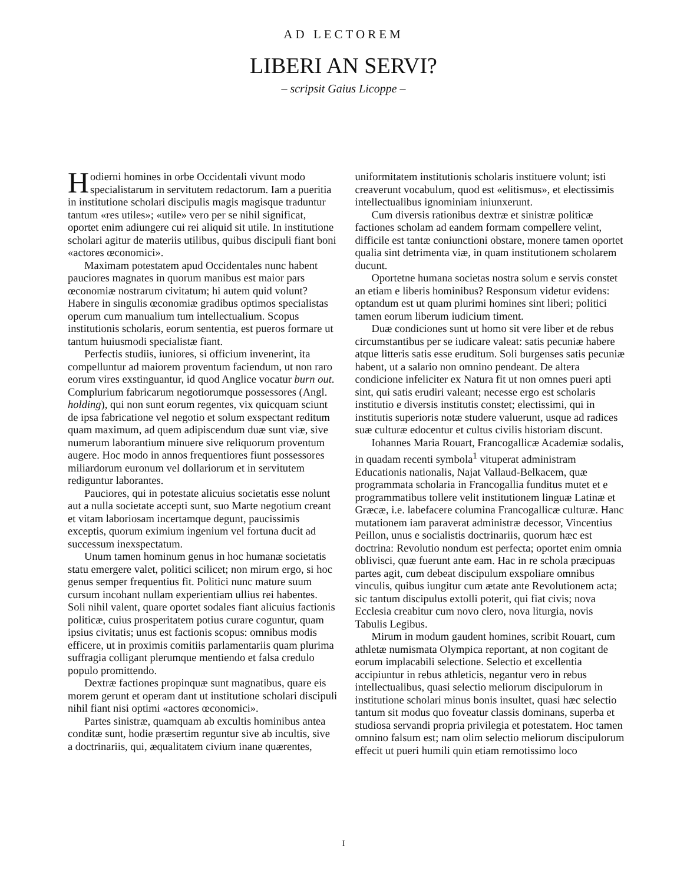AD LECTOREM
LIBERI AN SERVI?
– scripsit Gaius Licoppe –
Hodierni homines in orbe Occidentali vivunt modo specialistarum in servitutem redactorum. Iam a pueritia in institutione scholari discipulis magis magisque traduntur tantum «res utiles»; «utile» vero per se nihil significat, oportet enim adiungere cui rei aliquid sit utile. In institutione scholari agitur de materiis utilibus, quibus discipuli fiant boni «actores œconomici».
Maximam potestatem apud Occidentales nunc habent pauciores magnates in quorum manibus est maior pars œconomiæ nostrarum civitatum; hi autem quid volunt? Habere in singulis œconomiæ gradibus optimos specialistas operum cum manualium tum intellectualium. Scopus institutionis scholaris, eorum sententia, est pueros formare ut tantum huiusmodi specialistæ fiant.
Perfectis studiis, iuniores, si officium invenerint, ita compelluntur ad maiorem proventum faciendum, ut non raro eorum vires exstinguantur, id quod Anglice vocatur burn out. Complurium fabricarum negotiorumque possessores (Angl. holding), qui non sunt eorum regentes, vix quicquam sciunt de ipsa fabricatione vel negotio et solum exspectant reditum quam maximum, ad quem adipiscendum duæ sunt viæ, sive numerum laborantium minuere sive reliquorum proventum augere. Hoc modo in annos frequentiores fiunt possessores miliardorum euronum vel dollariorum et in servitutem rediguntur laborantes.
Pauciores, qui in potestate alicuius societatis esse nolunt aut a nulla societate accepti sunt, suo Marte negotium creant et vitam laboriosam incertamque degunt, paucissimis exceptis, quorum eximium ingenium vel fortuna ducit ad successum inexspectatum.
Unum tamen hominum genus in hoc humanæ societatis statu emergere valet, politici scilicet; non mirum ergo, si hoc genus semper frequentius fit. Politici nunc mature suum cursum incohant nullam experientiam ullius rei habentes. Soli nihil valent, quare oportet sodales fiant alicuius factionis politicæ, cuius prosperitatem potius curare coguntur, quam ipsius civitatis; unus est factionis scopus: omnibus modis efficere, ut in proximis comitiis parlamentariis quam plurima suffragia colligant plerumque mentiendo et falsa credulo populo promittendo.
Dextræ factiones propinquæ sunt magnatibus, quare eis morem gerunt et operam dant ut institutione scholari discipuli nihil fiant nisi optimi «actores œconomici».
Partes sinistræ, quamquam ab excultis hominibus antea conditæ sunt, hodie præsertim reguntur sive ab incultis, sive a doctrinariis, qui, æqualitatem civium inane quærentes, uniformitatem institutionis scholaris instituere volunt; isti creaverunt vocabulum, quod est «elitismus», et electissimis intellectualibus ignominiam iniunxerunt.
Cum diversis rationibus dextræ et sinistræ politicæ factiones scholam ad eandem formam compellere velint, difficile est tantæ coniunctioni obstare, monere tamen oportet qualia sint detrimenta viæ, in quam institutionem scholarem ducunt.
Oportetne humana societas nostra solum e servis constet an etiam e liberis hominibus? Responsum videtur evidens: optandum est ut quam plurimi homines sint liberi; politici tamen eorum liberum iudicium timent.
Duæ condiciones sunt ut homo sit vere liber et de rebus circumstantibus per se iudicare valeat: satis pecuniæ habere atque litteris satis esse eruditum. Soli burgenses satis pecuniæ habent, ut a salario non omnino pendeant. De altera condicione infeliciter ex Natura fit ut non omnes pueri apti sint, qui satis erudiri valeant; necesse ergo est scholaris institutio e diversis institutis constet; electissimi, qui in institutis superioris notæ studere valuerunt, usque ad radices suæ culturæ edocentur et cultus civilis historiam discunt.
Iohannes Maria Rouart, Francogallicæ Academiæ sodalis, in quadam recenti symbola<sup>1</sup> vituperat administram Educationis nationalis, Najat Vallaud-Belkacem, quæ programmata scholaria in Francogallia funditus mutet et e programmatibus tollere velit institutionem linguæ Latinæ et Græcæ, i.e. labefacere columina Francogallicæ culturæ. Hanc mutationem iam paraverat administræ decessor, Vincentius Peillon, unus e socialistis doctrinariis, quorum hæc est doctrina: Revolutio nondum est perfecta; oportet enim omnia oblivisci, quæ fuerunt ante eam. Hac in re schola præcipuas partes agit, cum debeat discipulum exspoliare omnibus vinculis, quibus iungitur cum ætate ante Revolutionem acta; sic tantum discipulus extolli poterit, qui fiat civis; nova Ecclesia creabitur cum novo clero, nova liturgia, novis Tabulis Legibus.
Mirum in modum gaudent homines, scribit Rouart, cum athletæ numismata Olympica reportant, at non cogitant de eorum implacabili selectione. Selectio et excellentia accipiuntur in rebus athleticis, negantur vero in rebus intellectualibus, quasi selectio meliorum discipulorum in institutione scholari minus bonis insultet, quasi hæc selectio tantum sit modus quo foveatur classis dominans, superba et studiosa servandi propria privilegia et potestatem. Hoc tamen omnino falsum est; nam olim selectio meliorum discipulorum effecit ut pueri humili quin etiam remotissimo loco
I